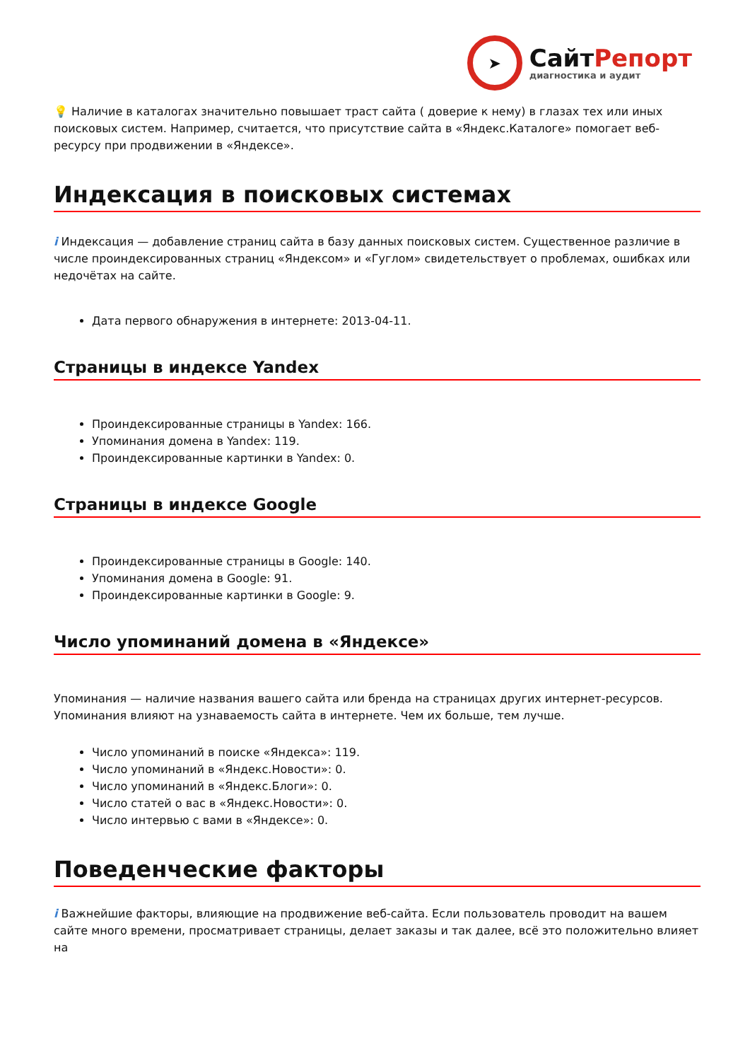➤
СайтРепорт
диагностика и аудит
💡 Наличие в каталогах значительно повышает траст сайта ( доверие к нему) в глазах тех или иных поисковых систем. Например, считается, что присутствие сайта в «Яндекс.Каталоге» помогает веб-ресурсу при продвижении в «Яндексе».
Индексация в поисковых системах
i Индексация — добавление страниц сайта в базу данных поисковых систем. Существенное различие в числе проиндексированных страниц «Яндексом» и «Гуглом» свидетельствует о проблемах, ошибках или недочётах на сайте.
Дата первого обнаружения в интернете: 2013-04-11.
Страницы в индексе Yandex
Проиндексированные страницы в Yandex: 166.
Упоминания домена в Yandex: 119.
Проиндексированные картинки в Yandex: 0.
Страницы в индексе Google
Проиндексированные страницы в Google: 140.
Упоминания домена в Google: 91.
Проиндексированные картинки в Google: 9.
Число упоминаний домена в «Яндексе»
Упоминания — наличие названия вашего сайта или бренда на страницах других интернет-ресурсов. Упоминания влияют на узнаваемость сайта в интернете. Чем их больше, тем лучше.
Число упоминаний в поиске «Яндекса»: 119.
Число упоминаний в «Яндекс.Новости»: 0.
Число упоминаний в «Яндекс.Блоги»: 0.
Число статей о вас в «Яндекс.Новости»: 0.
Число интервью с вами в «Яндексе»: 0.
Поведенческие факторы
i Важнейшие факторы, влияющие на продвижение веб-сайта. Если пользователь проводит на вашем сайте много времени, просматривает страницы, делает заказы и так далее, всё это положительно влияет на